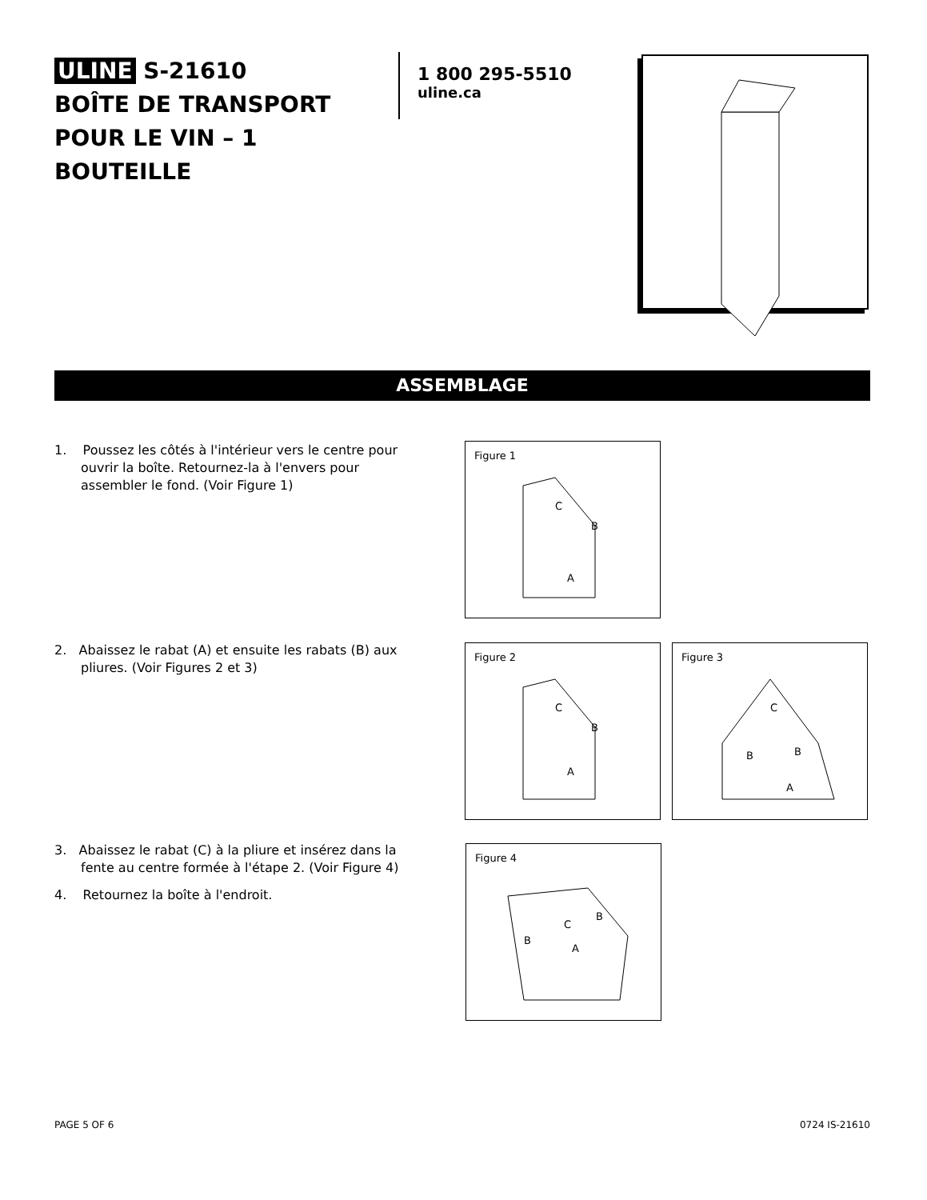ULINE S-21610
BOÎTE DE TRANSPORT POUR LE VIN – 1 BOUTEILLE
1 800 295-5510
uline.ca
ASSEMBLAGE
1. Poussez les côtés à l'intérieur vers le centre pour ouvrir la boîte. Retournez-la à l'envers pour assembler le fond. (Voir Figure 1)
Figure 1
C
B
A
2. Abaissez le rabat (A) et ensuite les rabats (B) aux pliures. (Voir Figures 2 et 3)
Figure 2
C
B
A
Figure 3
C
B
B
A
3. Abaissez le rabat (C) à la pliure et insérez dans la fente au centre formée à l'étape 2. (Voir Figure 4)
4. Retournez la boîte à l'endroit.
Figure 4
C
B
B
A
PAGE 5 OF 6 0724 IS-21610